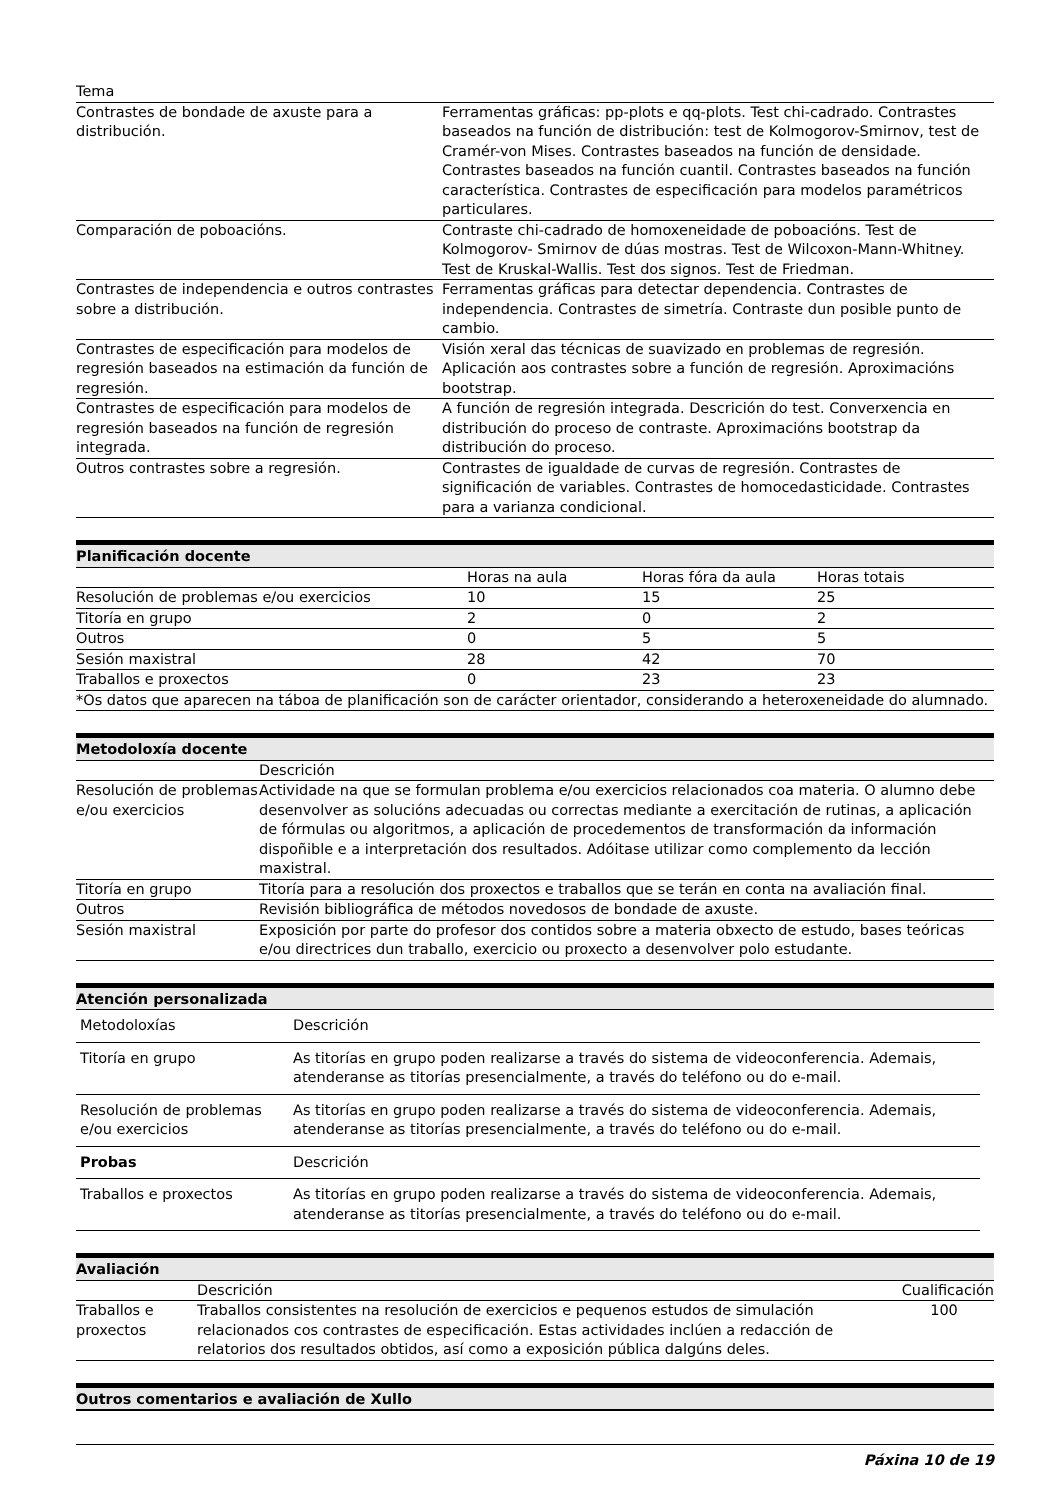| Tema | |
| --- | --- |
| Contrastes de bondade de axuste para a distribución. | Ferramentas gráficas: pp-plots e qq-plots. Test chi-cadrado. Contrastes baseados na función de distribución: test de Kolmogorov-Smirnov, test de Cramér-von Mises. Contrastes baseados na función de densidade. Contrastes baseados na función cuantil. Contrastes baseados na función característica. Contrastes de especificación para modelos paramétricos particulares. |
| Comparación de poboacións. | Contraste chi-cadrado de homoxeneidade de poboacións. Test de Kolmogorov- Smirnov de dúas mostras. Test de Wilcoxon-Mann-Whitney. Test de Kruskal-Wallis. Test dos signos. Test de Friedman. |
| Contrastes de independencia e outros contrastes sobre a distribución. | Ferramentas gráficas para detectar dependencia. Contrastes de independencia. Contrastes de simetría. Contraste dun posible punto de cambio. |
| Contrastes de especificación para modelos de regresión baseados na estimación da función de regresión. | Visión xeral das técnicas de suavizado en problemas de regresión. Aplicación aos contrastes sobre a función de regresión. Aproximacións bootstrap. |
| Contrastes de especificación para modelos de regresión baseados na función de regresión integrada. | A función de regresión integrada. Descrición do test. Converxencia en distribución do proceso de contraste. Aproximacións bootstrap da distribución do proceso. |
| Outros contrastes sobre a regresión. | Contrastes de igualdade de curvas de regresión. Contrastes de significación de variables. Contrastes de homocedasticidade. Contrastes para a varianza condicional. |
Planificación docente
| | Horas na aula | Horas fóra da aula | Horas totais |
| --- | --- | --- | --- |
| Resolución de problemas e/ou exercicios | 10 | 15 | 25 |
| Titoría en grupo | 2 | 0 | 2 |
| Outros | 0 | 5 | 5 |
| Sesión maxistral | 28 | 42 | 70 |
| Traballos e proxectos | 0 | 23 | 23 |
| *Os datos que aparecen na táboa de planificación son de carácter orientador, considerando a heteroxeneidade do alumnado. | | | |
Metodoloxía docente
| | Descrición |
| --- | --- |
| Resolución de problemas e/ou exercicios | Actividade na que se formulan problema e/ou exercicios relacionados coa materia. O alumno debe desenvolver as solucións adecuadas ou correctas mediante a exercitación de rutinas, a aplicación de fórmulas ou algoritmos, a aplicación de procedementos de transformación da información dispoñible e a interpretación dos resultados. Adóitase utilizar como complemento da lección maxistral. |
| Titoría en grupo | Titoría para a resolución dos proxectos e traballos que se terán en conta na avaliación final. |
| Outros | Revisión bibliográfica de métodos novedosos de bondade de axuste. |
| Sesión maxistral | Exposición por parte do profesor dos contidos sobre a materia obxecto de estudo, bases teóricas e/ou directrices dun traballo, exercicio ou proxecto a desenvolver polo estudante. |
Atención personalizada
| Metodoloxías | Descrición |
| Titoría en grupo | As titorías en grupo poden realizarse a través do sistema de videoconferencia. Ademais, atenderanse as titorías presencialmente, a través do teléfono ou do e-mail. |
| Resolución de problemas e/ou exercicios | As titorías en grupo poden realizarse a través do sistema de videoconferencia. Ademais, atenderanse as titorías presencialmente, a través do teléfono ou do e-mail. |
| Probas | Descrición |
| Traballos e proxectos | As titorías en grupo poden realizarse a través do sistema de videoconferencia. Ademais, atenderanse as titorías presencialmente, a través do teléfono ou do e-mail. |
Avaliación
| | Descrición | Cualificación |
| --- | --- | --- |
| Traballos e proxectos | Traballos consistentes na resolución de exercicios e pequenos estudos de simulación relacionados cos contrastes de especificación. Estas actividades inclúen a redacción de relatorios dos resultados obtidos, así como a exposición pública dalgúns deles. | 100 |
Outros comentarios e avaliación de Xullo
Páxina 10 de 19